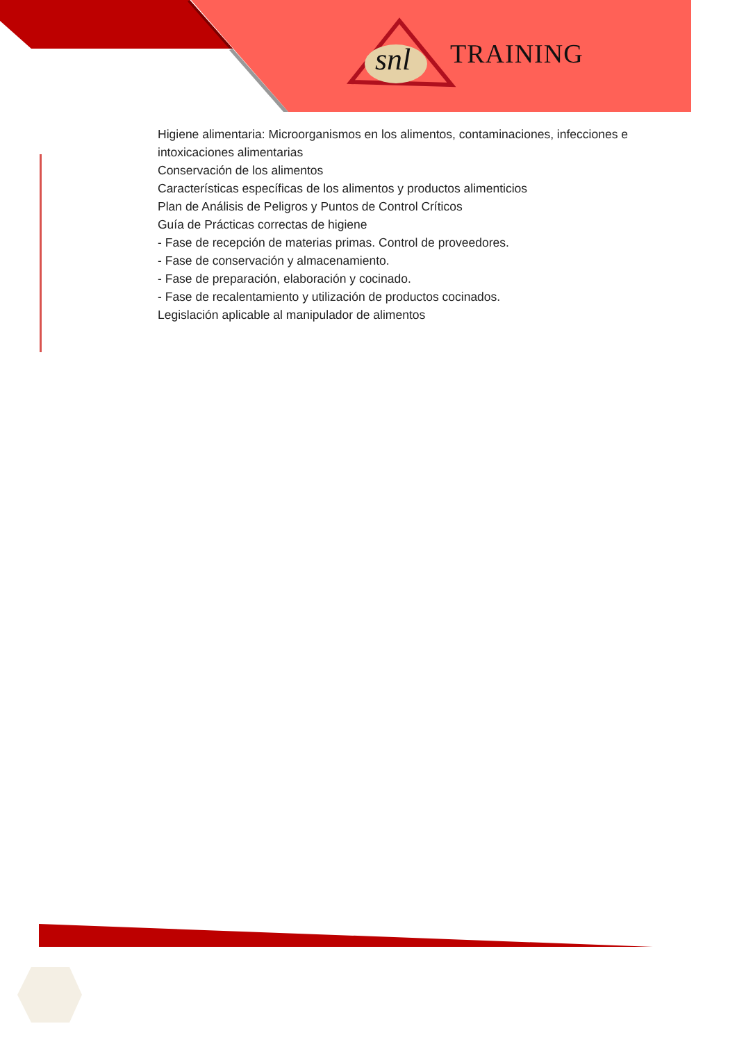snl TRAINING
Higiene alimentaria: Microorganismos en los alimentos, contaminaciones, infecciones e intoxicaciones alimentarias
Conservación de los alimentos
Características específicas de los alimentos y productos alimenticios
Plan de Análisis de Peligros y Puntos de Control Críticos
Guía de Prácticas correctas de higiene
- Fase de recepción de materias primas. Control de proveedores.
- Fase de conservación y almacenamiento.
- Fase de preparación, elaboración y cocinado.
- Fase de recalentamiento y utilización de productos cocinados.
Legislación aplicable al manipulador de alimentos